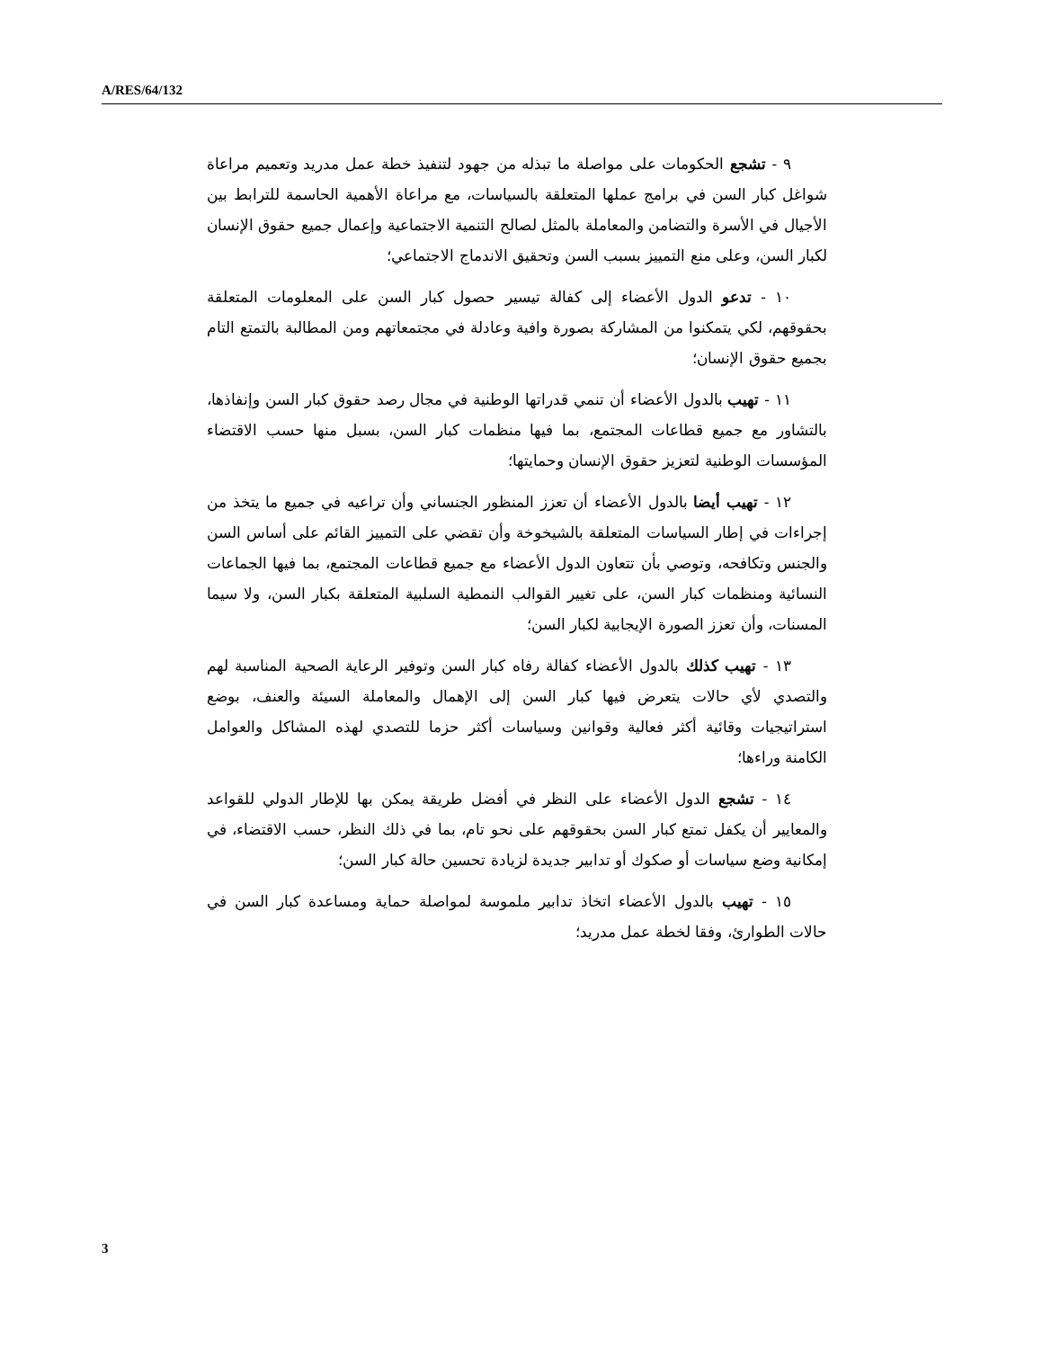A/RES/64/132
٩ - تشجع الحكومات على مواصلة ما تبذله من جهود لتنفيذ خطة عمل مدريد وتعميم مراعاة شواغل كبار السن في برامج عملها المتعلقة بالسياسات، مع مراعاة الأهمية الحاسمة للترابط بين الأجيال في الأسرة والتضامن والمعاملة بالمثل لصالح التنمية الاجتماعية وإعمال جميع حقوق الإنسان لكبار السن، وعلى منع التمييز بسبب السن وتحقيق الاندماج الاجتماعي؛
١٠ - تدعو الدول الأعضاء إلى كفالة تيسير حصول كبار السن على المعلومات المتعلقة بحقوقهم، لكي يتمكنوا من المشاركة بصورة وافية وعادلة في مجتمعاتهم ومن المطالبة بالتمتع التام بجميع حقوق الإنسان؛
١١ - تهيب بالدول الأعضاء أن تنمي قدراتها الوطنية في مجال رصد حقوق كبار السن وإنفاذها، بالتشاور مع جميع قطاعات المجتمع، بما فيها منظمات كبار السن، بسبل منها حسب الاقتضاء المؤسسات الوطنية لتعزيز حقوق الإنسان وحمايتها؛
١٢ - تهيب أيضا بالدول الأعضاء أن تعزز المنظور الجنساني وأن تراعيه في جميع ما يتخذ من إجراءات في إطار السياسات المتعلقة بالشيخوخة وأن تقضي على التمييز القائم على أساس السن والجنس وتكافحه، وتوصي بأن تتعاون الدول الأعضاء مع جميع قطاعات المجتمع، بما فيها الجماعات النسائية ومنظمات كبار السن، على تغيير القوالب النمطية السلبية المتعلقة بكبار السن، ولا سيما المسنات، وأن تعزز الصورة الإيجابية لكبار السن؛
١٣ - تهيب كذلك بالدول الأعضاء كفالة رفاه كبار السن وتوفير الرعاية الصحية المناسبة لهم والتصدي لأي حالات يتعرض فيها كبار السن إلى الإهمال والمعاملة السيئة والعنف، بوضع استراتيجيات وقائية أكثر فعالية وقوانين وسياسات أكثر حزما للتصدي لهذه المشاكل والعوامل الكامنة وراءها؛
١٤ - تشجع الدول الأعضاء على النظر في أفضل طريقة يمكن بها للإطار الدولي للقواعد والمعايير أن يكفل تمتع كبار السن بحقوقهم على نحو تام، بما في ذلك النظر، حسب الاقتضاء، في إمكانية وضع سياسات أو صكوك أو تدابير جديدة لزيادة تحسين حالة كبار السن؛
١٥ - تهيب بالدول الأعضاء اتخاذ تدابير ملموسة لمواصلة حماية ومساعدة كبار السن في حالات الطوارئ، وفقا لخطة عمل مدريد؛
3